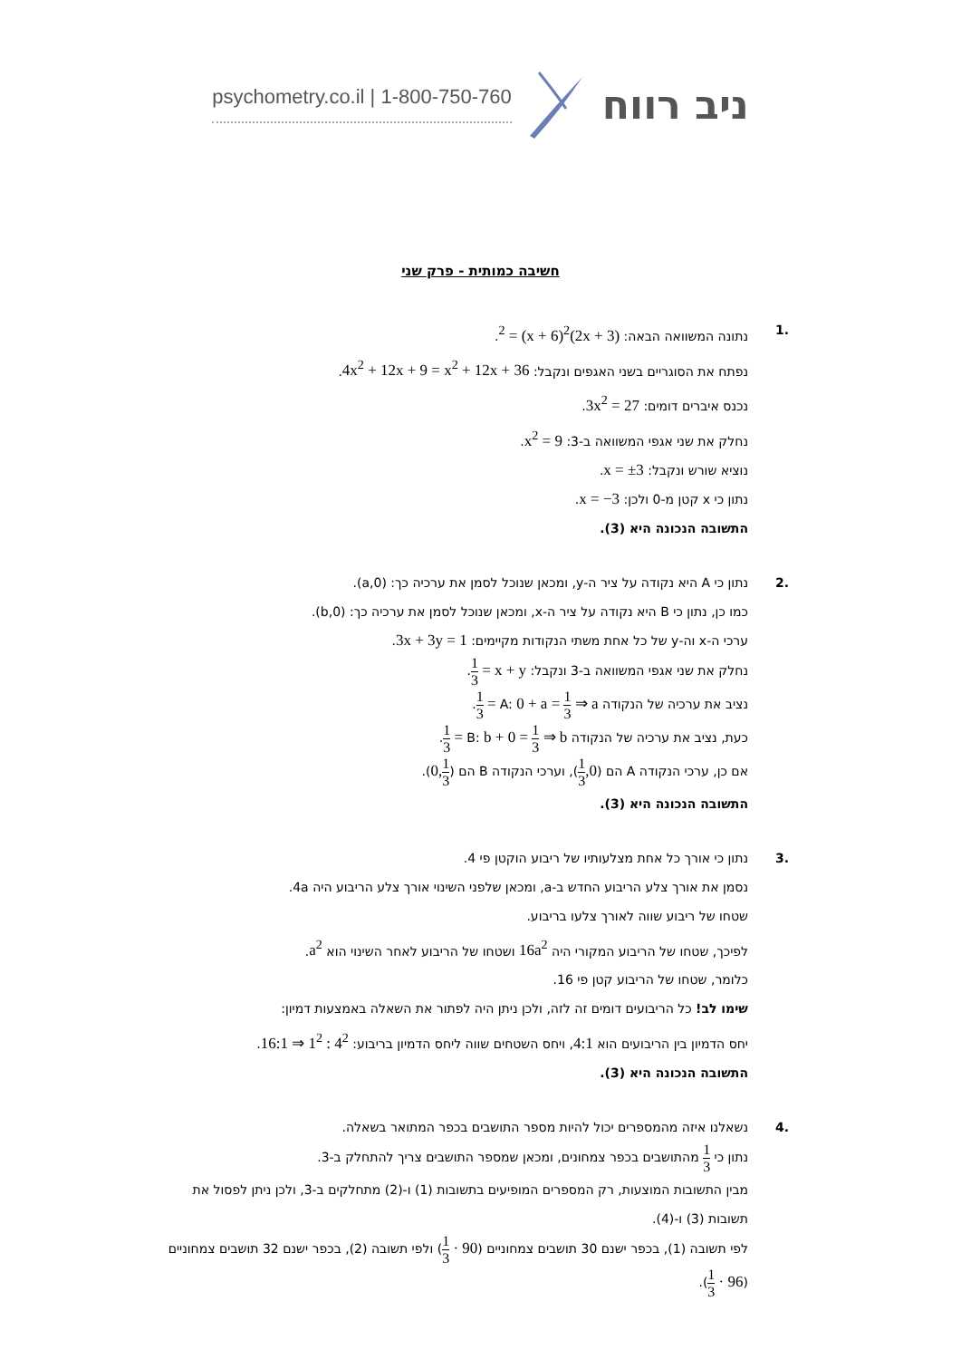psychometry.co.il | 1-800-750-760
ניב רווח
חשיבה כמותית - פרק שני
.1 נתונה המשוואה הבאה: (2x + 3)<sup>2</sup> = (x + 6)<sup>2</sup>.
נפתח את הסוגריים בשני האגפים ונקבל: 4x<sup>2</sup> + 12x + 9 = x<sup>2</sup> + 12x + 36.
נכנס איברים דומים: 3x<sup>2</sup> = 27.
נחלק את שני אגפי המשוואה ב-3: x<sup>2</sup> = 9.
נוציא שורש ונקבל: x = ±3.
נתון כי x קטן מ-0 ולכן: x = −3.
התשובה הנכונה היא (3).
.2 נתון כי A היא נקודה על ציר ה-y, ומכאן שנוכל לסמן את ערכיה כך: (0,a).
כמו כן, נתון כי B היא נקודה על ציר ה-x, ומכאן שנוכל לסמן את ערכיה כך: (b,0).
ערכי ה-x וה-y של כל אחת משתי הנקודות מקיימים: 3x + 3y = 1.
נחלק את שני אגפי המשוואה ב-3 ונקבל: x + y = 1 3.
נציב את ערכיה של הנקודה A: 0 + a = 1 3 ⇒ a = 1 3.
כעת, נציב את ערכיה של הנקודה B: b + 0 = 1 3 ⇒ b = 1 3.
אם כן, ערכי הנקודה A הם (0, 1 3), וערכי הנקודה B הם (1 3,0).
התשובה הנכונה היא (3).
.3 נתון כי אורך כל אחת מצלעותיו של ריבוע הוקטן פי 4.
נסמן את אורך צלע הריבוע החדש ב-a, ומכאן שלפני השינוי אורך צלע הריבוע היה 4a.
שטחו של ריבוע שווה לאורך צלעו בריבוע.
לפיכך, שטחו של הריבוע המקורי היה 16a<sup>2</sup> ושטחו של הריבוע לאחר השינוי הוא a<sup>2</sup>.
כלומר, שטחו של הריבוע קטן פי 16.
שימו לב! כל הריבועים דומים זה לזה, ולכן ניתן היה לפתור את השאלה באמצעות דמיון:
יחס הדמיון בין הריבועים הוא 4:1, ויחס השטחים שווה ליחס הדמיון בריבוע: 4<sup>2</sup> : 1<sup>2</sup> ⇒ 16:1.
התשובה הנכונה היא (3).
.4 נשאלנו איזה מהמספרים יכול להיות מספר התושבים בכפר המתואר בשאלה.
נתון כי 1 3 מהתושבים בכפר צמחונים, ומכאן שמספר התושבים צריך להתחלק ב-3.
מבין התשובות המוצעות, רק המספרים המופיעים בתשובות (1) ו-(2) מתחלקים ב-3, ולכן ניתן לפסול את תשובות (3) ו-(4).
לפי תשובה (1), בכפר ישנם 30 תושבים צמחוניים (90 · 1 3) ולפי תשובה (2), בכפר ישנם 32 תושבים צמחוניים (96 · 1 3).